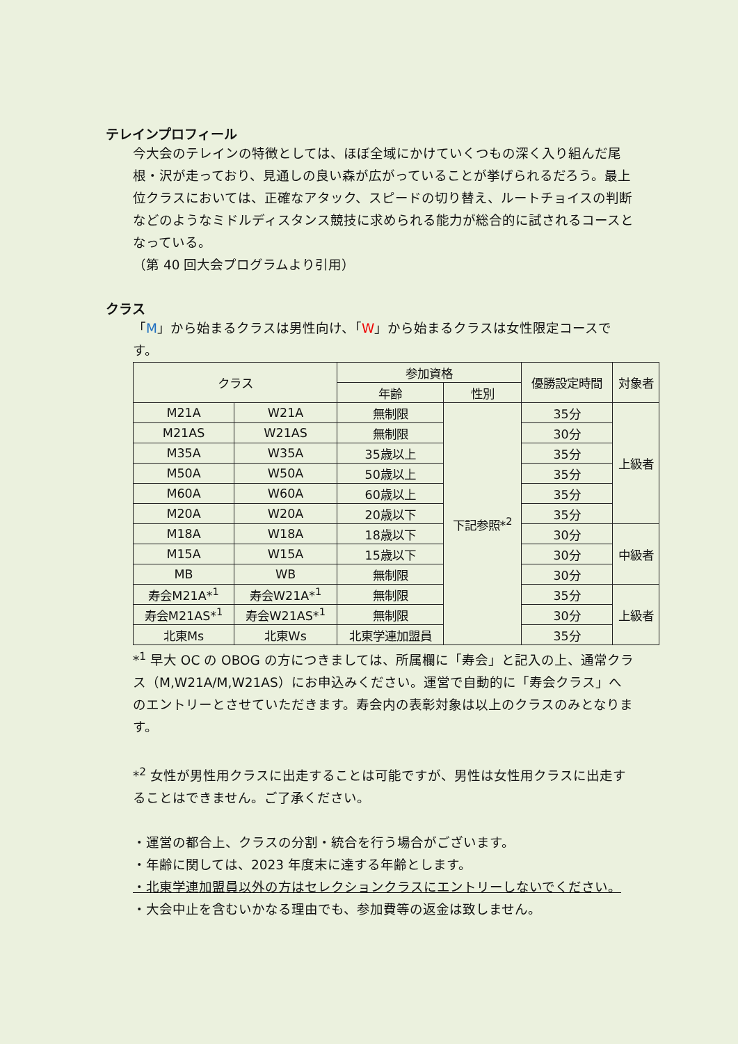テレインプロフィール
今大会のテレインの特徴としては、ほぼ全域にかけていくつもの深く入り組んだ尾根・沢が走っており、見通しの良い森が広がっていることが挙げられるだろう。最上位クラスにおいては、正確なアタック、スピードの切り替え、ルートチョイスの判断などのようなミドルディスタンス競技に求められる能力が総合的に試されるコースとなっている。
（第 40 回大会プログラムより引用）
クラス
「M」から始まるクラスは男性向け、「W」から始まるクラスは女性限定コースです。
| クラス | | 参加資格 | | 優勝設定時間 | 対象者 |
| --- | --- | --- | --- | --- | --- |
| | | 年齢 | 性別 | | |
| M21A | W21A | 無制限 | 下記参照*<sup>2</sup> | 35分 | 上級者 |
| M21AS | W21AS | 無制限 | | 30分 | |
| M35A | W35A | 35歳以上 | | 35分 | |
| M50A | W50A | 50歳以上 | | 35分 | |
| M60A | W60A | 60歳以上 | | 35分 | |
| M20A | W20A | 20歳以下 | | 35分 | |
| M18A | W18A | 18歳以下 | | 30分 | 中級者 |
| M15A | W15A | 15歳以下 | | 30分 | |
| MB | WB | 無制限 | | 30分 | |
| 寿会M21A*<sup>1</sup> | 寿会W21A*<sup>1</sup> | 無制限 | | 35分 | 上級者 |
| 寿会M21AS*<sup>1</sup> | 寿会W21AS*<sup>1</sup> | 無制限 | | 30分 | |
| 北東Ms | 北東Ws | 北東学連加盟員 | | 35分 | |
*<sup>1</sup> 早大 OC の OBOG の方につきましては、所属欄に「寿会」と記入の上、通常クラス（M,W21A/M,W21AS）にお申込みください。運営で自動的に「寿会クラス」へのエントリーとさせていただきます。寿会内の表彰対象は以上のクラスのみとなります。
*<sup>2</sup> 女性が男性用クラスに出走することは可能ですが、男性は女性用クラスに出走することはできません。ご了承ください。
・運営の都合上、クラスの分割・統合を行う場合がございます。
・年齢に関しては、2023 年度末に達する年齢とします。
・北東学連加盟員以外の方はセレクションクラスにエントリーしないでください。
・大会中止を含むいかなる理由でも、参加費等の返金は致しません。